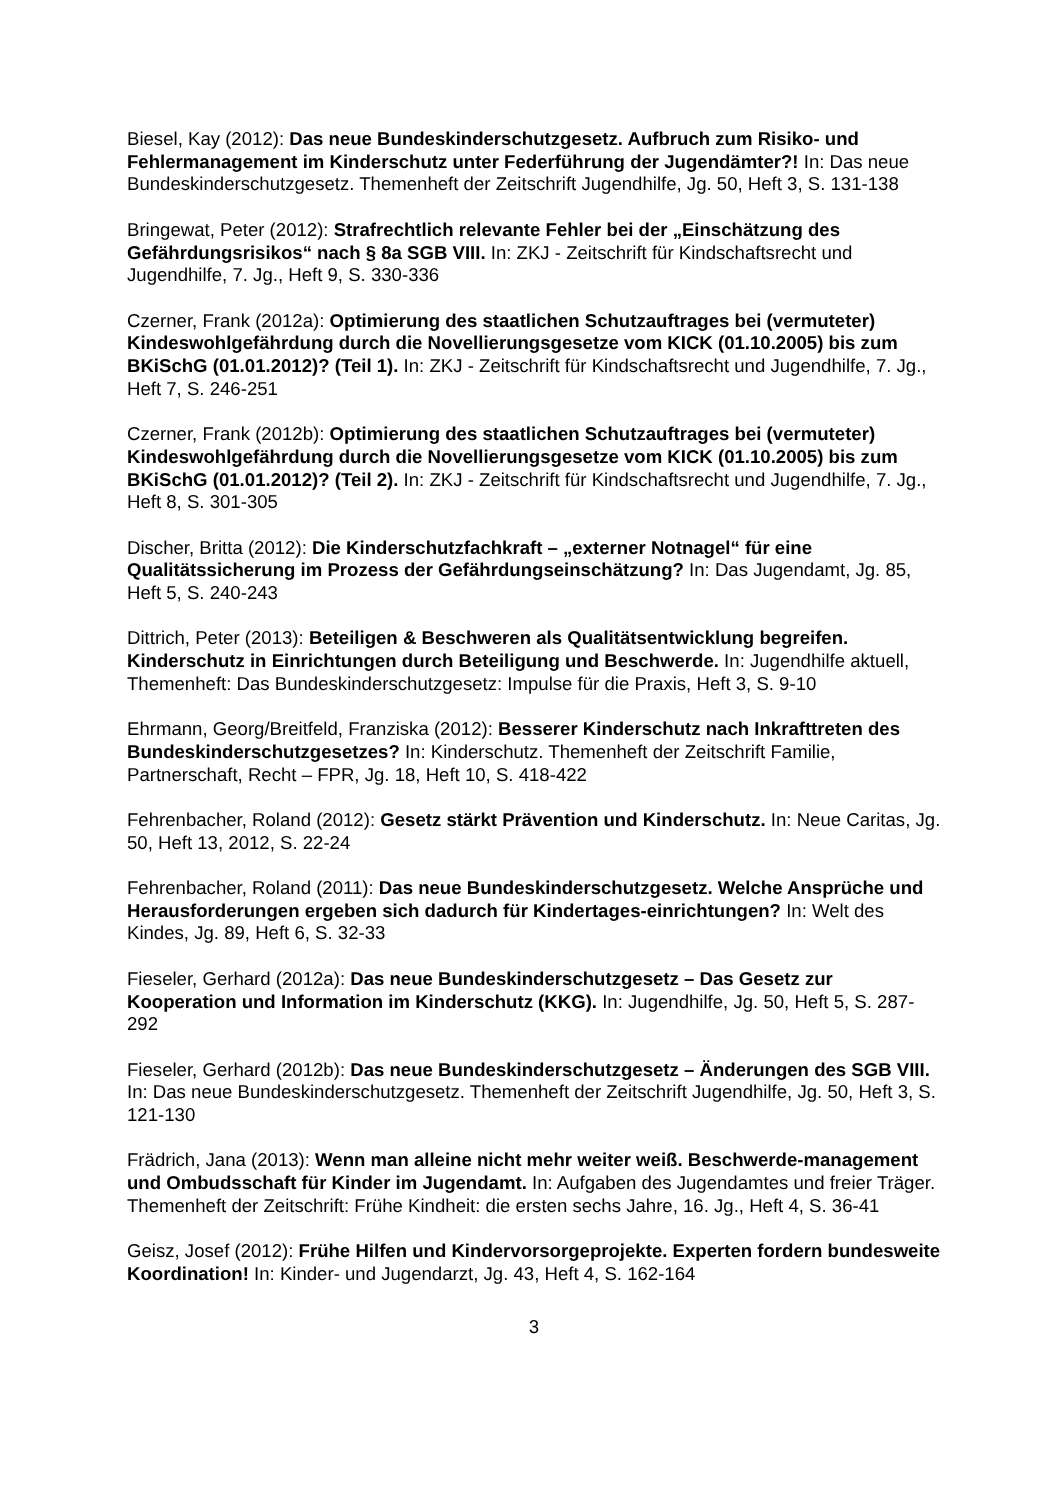Biesel, Kay (2012): Das neue Bundeskinderschutzgesetz. Aufbruch zum Risiko- und Fehlermanagement im Kinderschutz unter Federführung der Jugendämter?! In: Das neue Bundeskinderschutzgesetz. Themenheft der Zeitschrift Jugendhilfe, Jg. 50, Heft 3, S. 131-138
Bringewat, Peter (2012): Strafrechtlich relevante Fehler bei der „Einschätzung des Gefährdungsrisikos“ nach § 8a SGB VIII. In: ZKJ - Zeitschrift für Kindschaftsrecht und Jugendhilfe, 7. Jg., Heft 9, S. 330-336
Czerner, Frank (2012a): Optimierung des staatlichen Schutzauftrages bei (vermuteter) Kindeswohlgefährdung durch die Novellierungsgesetze vom KICK (01.10.2005) bis zum BKiSchG (01.01.2012)? (Teil 1). In: ZKJ - Zeitschrift für Kindschaftsrecht und Jugendhilfe, 7. Jg., Heft 7, S. 246-251
Czerner, Frank (2012b): Optimierung des staatlichen Schutzauftrages bei (vermuteter) Kindeswohlgefährdung durch die Novellierungsgesetze vom KICK (01.10.2005) bis zum BKiSchG (01.01.2012)? (Teil 2). In: ZKJ - Zeitschrift für Kindschaftsrecht und Jugendhilfe, 7. Jg., Heft 8, S. 301-305
Discher, Britta (2012): Die Kinderschutzfachkraft – „externer Notnagel“ für eine Qualitätssicherung im Prozess der Gefährdungseinschätzung? In: Das Jugendamt, Jg. 85, Heft 5, S. 240-243
Dittrich, Peter (2013): Beteiligen & Beschweren als Qualitätsentwicklung begreifen. Kinderschutz in Einrichtungen durch Beteiligung und Beschwerde. In: Jugendhilfe aktuell, Themenheft: Das Bundeskinderschutzgesetz: Impulse für die Praxis, Heft 3, S. 9-10
Ehrmann, Georg/Breitfeld, Franziska (2012): Besserer Kinderschutz nach Inkrafttreten des Bundeskinderschutzgesetzes? In: Kinderschutz. Themenheft der Zeitschrift Familie, Partnerschaft, Recht – FPR, Jg. 18, Heft 10, S. 418-422
Fehrenbacher, Roland (2012): Gesetz stärkt Prävention und Kinderschutz. In: Neue Caritas, Jg. 50, Heft 13, 2012, S. 22-24
Fehrenbacher, Roland (2011): Das neue Bundeskinderschutzgesetz. Welche Ansprüche und Herausforderungen ergeben sich dadurch für Kindertages-einrichtungen? In: Welt des Kindes, Jg. 89, Heft 6, S. 32-33
Fieseler, Gerhard (2012a): Das neue Bundeskinderschutzgesetz – Das Gesetz zur Kooperation und Information im Kinderschutz (KKG). In: Jugendhilfe, Jg. 50, Heft 5, S. 287-292
Fieseler, Gerhard (2012b): Das neue Bundeskinderschutzgesetz – Änderungen des SGB VIII. In: Das neue Bundeskinderschutzgesetz. Themenheft der Zeitschrift Jugendhilfe, Jg. 50, Heft 3, S. 121-130
Frädrich, Jana (2013): Wenn man alleine nicht mehr weiter weiß. Beschwerde-management und Ombudsschaft für Kinder im Jugendamt. In: Aufgaben des Jugendamtes und freier Träger. Themenheft der Zeitschrift: Frühe Kindheit: die ersten sechs Jahre, 16. Jg., Heft 4, S. 36-41
Geisz, Josef (2012): Frühe Hilfen und Kindervorsorgeprojekte. Experten fordern bundesweite Koordination! In: Kinder- und Jugendarzt, Jg. 43, Heft 4, S. 162-164
3